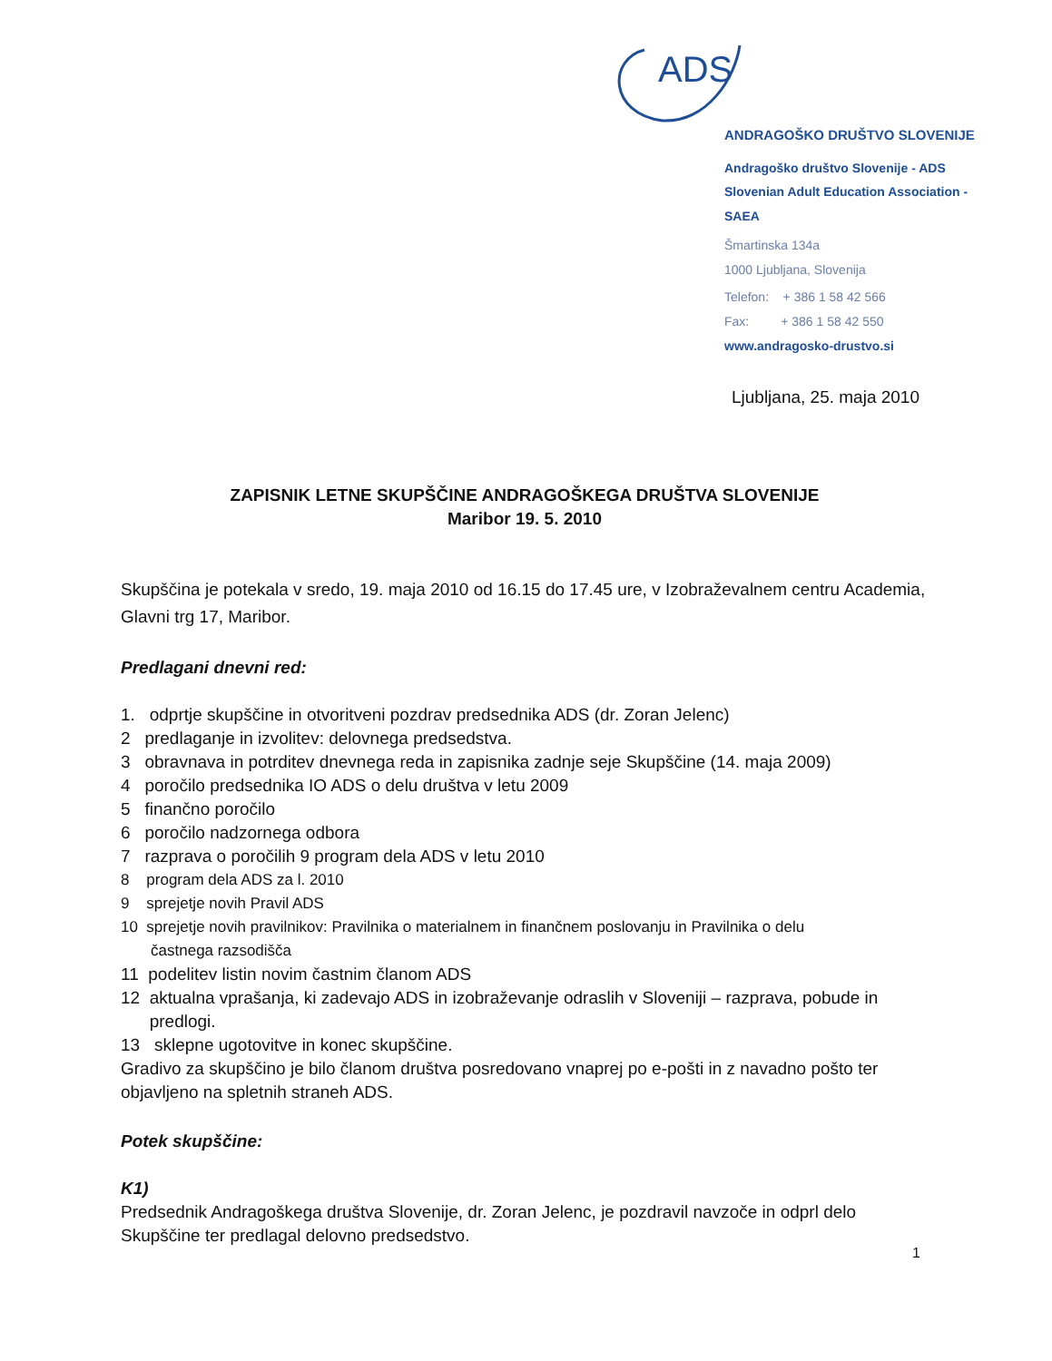ADS
ANDRAGOŠKO DRUŠTVO SLOVENIJE
Andragoško društvo Slovenije - ADS
Slovenian Adult Education Association - SAEA
Šmartinska 134a
1000 Ljubljana, Slovenija
Telefon: + 386 1 58 42 566
Fax: + 386 1 58 42 550
www.andragosko-drustvo.si
Ljubljana, 25. maja 2010
ZAPISNIK LETNE SKUPŠČINE ANDRAGOŠKEGA DRUŠTVA SLOVENIJE
Maribor 19. 5. 2010
Skupščina je potekala v sredo, 19. maja 2010 od 16.15 do 17.45 ure, v Izobraževalnem centru Academia, Glavni trg 17, Maribor.
Predlagani dnevni red:
1. odprtje skupščine in otvoritveni pozdrav predsednika ADS (dr. Zoran Jelenc)
2 predlaganje in izvolitev: delovnega predsedstva.
3 obravnava in potrditev dnevnega reda in zapisnika zadnje seje Skupščine (14. maja 2009)
4 poročilo predsednika IO ADS o delu društva v letu 2009
5 finančno poročilo
6 poročilo nadzornega odbora
7 razprava o poročilih 9 program dela ADS v letu 2010
8 program dela ADS za l. 2010
9 sprejetje novih Pravil ADS
10 sprejetje novih pravilnikov: Pravilnika o materialnem in finančnem poslovanju in Pravilnika o delu
častnega razsodišča
11 podelitev listin novim častnim članom ADS
12 aktualna vprašanja, ki zadevajo ADS in izobraževanje odraslih v Sloveniji – razprava, pobude in
predlogi.
13 sklepne ugotovitve in konec skupščine.
Gradivo za skupščino je bilo članom društva posredovano vnaprej po e-pošti in z navadno pošto ter objavljeno na spletnih straneh ADS.
Potek skupščine:
K1)
Predsednik Andragoškega društva Slovenije, dr. Zoran Jelenc, je pozdravil navzoče in odprl delo Skupščine ter predlagal delovno predsedstvo.
1